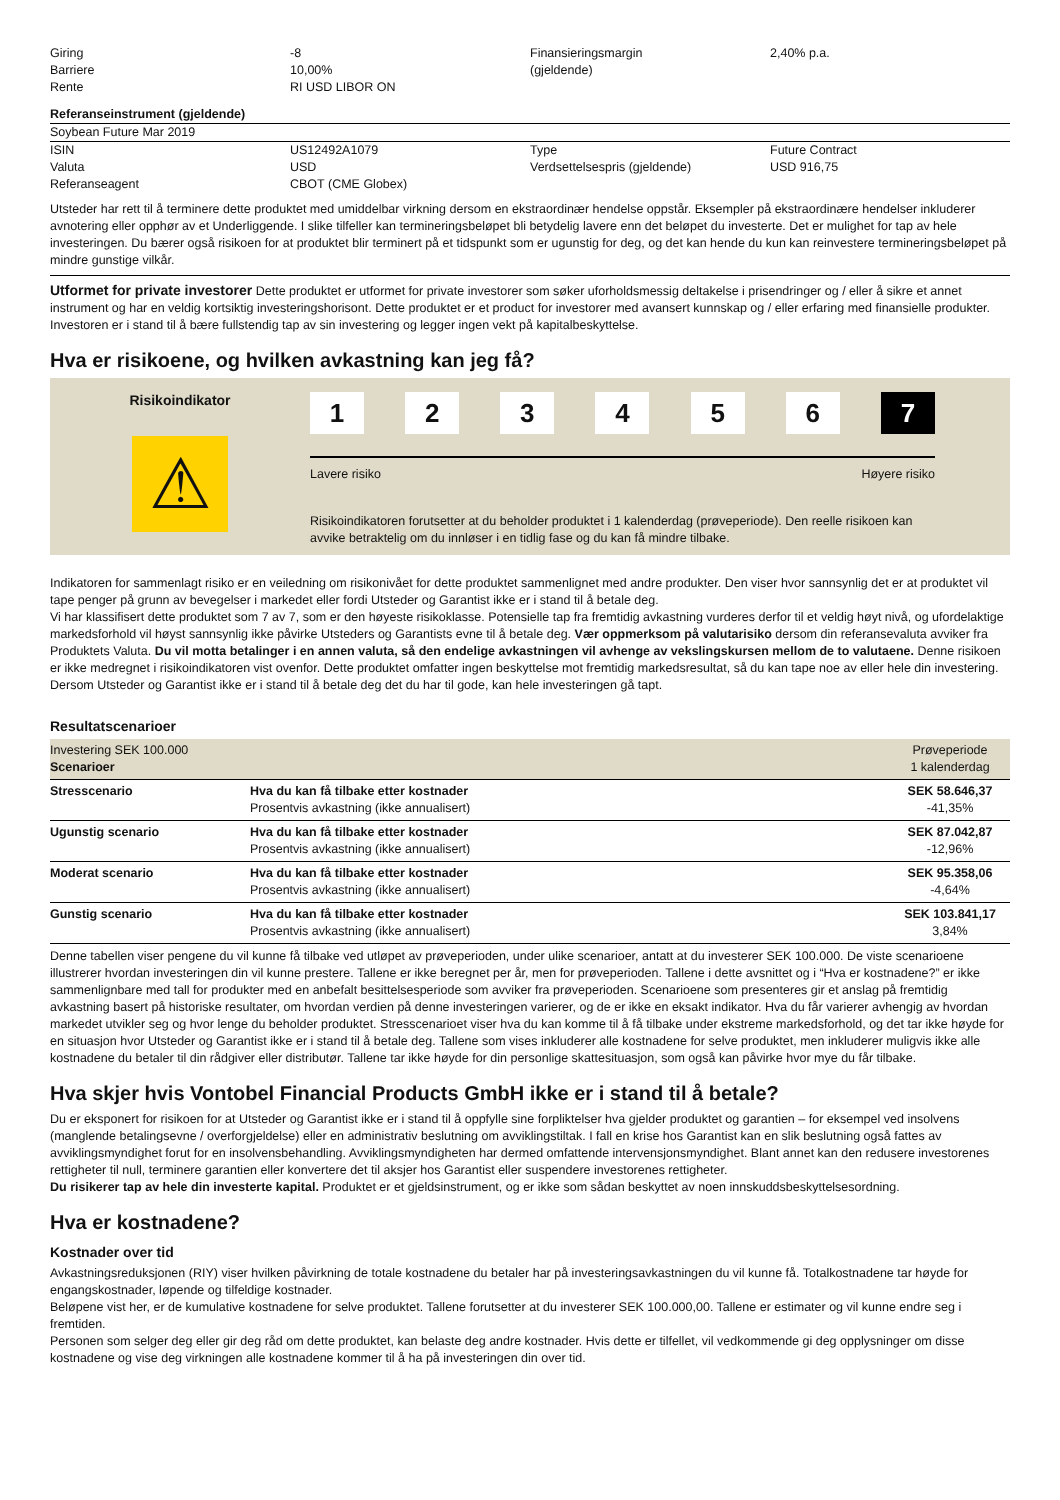| Giring Barriere Rente | -8 10,00% RI USD LIBOR ON | Finansieringsmargin (gjeldende) | 2,40% p.a. |
Referanseinstrument (gjeldende)
Soybean Future Mar 2019
| ISIN Valuta Referanseagent | US12492A1079 USD CBOT (CME Globex) | Type Verdsettelsespris (gjeldende) | Future Contract USD 916,75 |
Utsteder har rett til å terminere dette produktet med umiddelbar virkning dersom en ekstraordinær hendelse oppstår. Eksempler på ekstraordinære hendelser inkluderer avnotering eller opphør av et Underliggende. I slike tilfeller kan termineringsbeløpet bli betydelig lavere enn det beløpet du investerte. Det er mulighet for tap av hele investeringen. Du bærer også risikoen for at produktet blir terminert på et tidspunkt som er ugunstig for deg, og det kan hende du kun kan reinvestere termineringsbeløpet på mindre gunstige vilkår.
Utformet for private investorer Dette produktet er utformet for private investorer som søker uforholdsmessig deltakelse i prisendringer og / eller å sikre et annet instrument og har en veldig kortsiktig investeringshorisont. Dette produktet er et product for investorer med avansert kunnskap og / eller erfaring med finansielle produkter. Investoren er i stand til å bære fullstendig tap av sin investering og legger ingen vekt på kapitalbeskyttelse.
Hva er risikoene, og hvilken avkastning kan jeg få?
Risikoindikator
⚠
1 2 3 4 5 6 7
Lavere risiko Høyere risiko
Risikoindikatoren forutsetter at du beholder produktet i 1 kalenderdag (prøveperiode). Den reelle risikoen kan avvike betraktelig om du innløser i en tidlig fase og du kan få mindre tilbake.
Indikatoren for sammenlagt risiko er en veiledning om risikonivået for dette produktet sammenlignet med andre produkter. Den viser hvor sannsynlig det er at produktet vil tape penger på grunn av bevegelser i markedet eller fordi Utsteder og Garantist ikke er i stand til å betale deg.
Vi har klassifisert dette produktet som 7 av 7, som er den høyeste risikoklasse. Potensielle tap fra fremtidig avkastning vurderes derfor til et veldig høyt nivå, og ufordelaktige markedsforhold vil høyst sannsynlig ikke påvirke Utsteders og Garantists evne til å betale deg. Vær oppmerksom på valutarisiko dersom din referansevaluta avviker fra Produktets Valuta. Du vil motta betalinger i en annen valuta, så den endelige avkastningen vil avhenge av vekslingskursen mellom de to valutaene. Denne risikoen er ikke medregnet i risikoindikatoren vist ovenfor. Dette produktet omfatter ingen beskyttelse mot fremtidig markedsresultat, så du kan tape noe av eller hele din investering. Dersom Utsteder og Garantist ikke er i stand til å betale deg det du har til gode, kan hele investeringen gå tapt.
Resultatscenarioer
| Investering SEK 100.000 Scenarioer | | Prøveperiode 1 kalenderdag |
| Stresscenario | Hva du kan få tilbake etter kostnader Prosentvis avkastning (ikke annualisert) | SEK 58.646,37 -41,35% |
| Ugunstig scenario | Hva du kan få tilbake etter kostnader Prosentvis avkastning (ikke annualisert) | SEK 87.042,87 -12,96% |
| Moderat scenario | Hva du kan få tilbake etter kostnader Prosentvis avkastning (ikke annualisert) | SEK 95.358,06 -4,64% |
| Gunstig scenario | Hva du kan få tilbake etter kostnader Prosentvis avkastning (ikke annualisert) | SEK 103.841,17 3,84% |
Denne tabellen viser pengene du vil kunne få tilbake ved utløpet av prøveperioden, under ulike scenarioer, antatt at du investerer SEK 100.000. De viste scenarioene illustrerer hvordan investeringen din vil kunne prestere. Tallene er ikke beregnet per år, men for prøveperioden. Tallene i dette avsnittet og i “Hva er kostnadene?” er ikke sammenlignbare med tall for produkter med en anbefalt besittelsesperiode som avviker fra prøveperioden. Scenarioene som presenteres gir et anslag på fremtidig avkastning basert på historiske resultater, om hvordan verdien på denne investeringen varierer, og de er ikke en eksakt indikator. Hva du får varierer avhengig av hvordan markedet utvikler seg og hvor lenge du beholder produktet. Stresscenarioet viser hva du kan komme til å få tilbake under ekstreme markedsforhold, og det tar ikke høyde for en situasjon hvor Utsteder og Garantist ikke er i stand til å betale deg. Tallene som vises inkluderer alle kostnadene for selve produktet, men inkluderer muligvis ikke alle kostnadene du betaler til din rådgiver eller distributør. Tallene tar ikke høyde for din personlige skattesituasjon, som også kan påvirke hvor mye du får tilbake.
Hva skjer hvis Vontobel Financial Products GmbH ikke er i stand til å betale?
Du er eksponert for risikoen for at Utsteder og Garantist ikke er i stand til å oppfylle sine forpliktelser hva gjelder produktet og garantien – for eksempel ved insolvens (manglende betalingsevne / overforgjeldelse) eller en administrativ beslutning om avviklingstiltak. I fall en krise hos Garantist kan en slik beslutning også fattes av avviklingsmyndighet forut for en insolvensbehandling. Avviklingsmyndigheten har dermed omfattende intervensjonsmyndighet. Blant annet kan den redusere investorenes rettigheter til null, terminere garantien eller konvertere det til aksjer hos Garantist eller suspendere investorenes rettigheter.
Du risikerer tap av hele din investerte kapital. Produktet er et gjeldsinstrument, og er ikke som sådan beskyttet av noen innskuddsbeskyttelsesordning.
Hva er kostnadene?
Kostnader over tid
Avkastningsreduksjonen (RIY) viser hvilken påvirkning de totale kostnadene du betaler har på investeringsavkastningen du vil kunne få. Totalkostnadene tar høyde for engangskostnader, løpende og tilfeldige kostnader.
Beløpene vist her, er de kumulative kostnadene for selve produktet. Tallene forutsetter at du investerer SEK 100.000,00. Tallene er estimater og vil kunne endre seg i fremtiden.
Personen som selger deg eller gir deg råd om dette produktet, kan belaste deg andre kostnader. Hvis dette er tilfellet, vil vedkommende gi deg opplysninger om disse kostnadene og vise deg virkningen alle kostnadene kommer til å ha på investeringen din over tid.